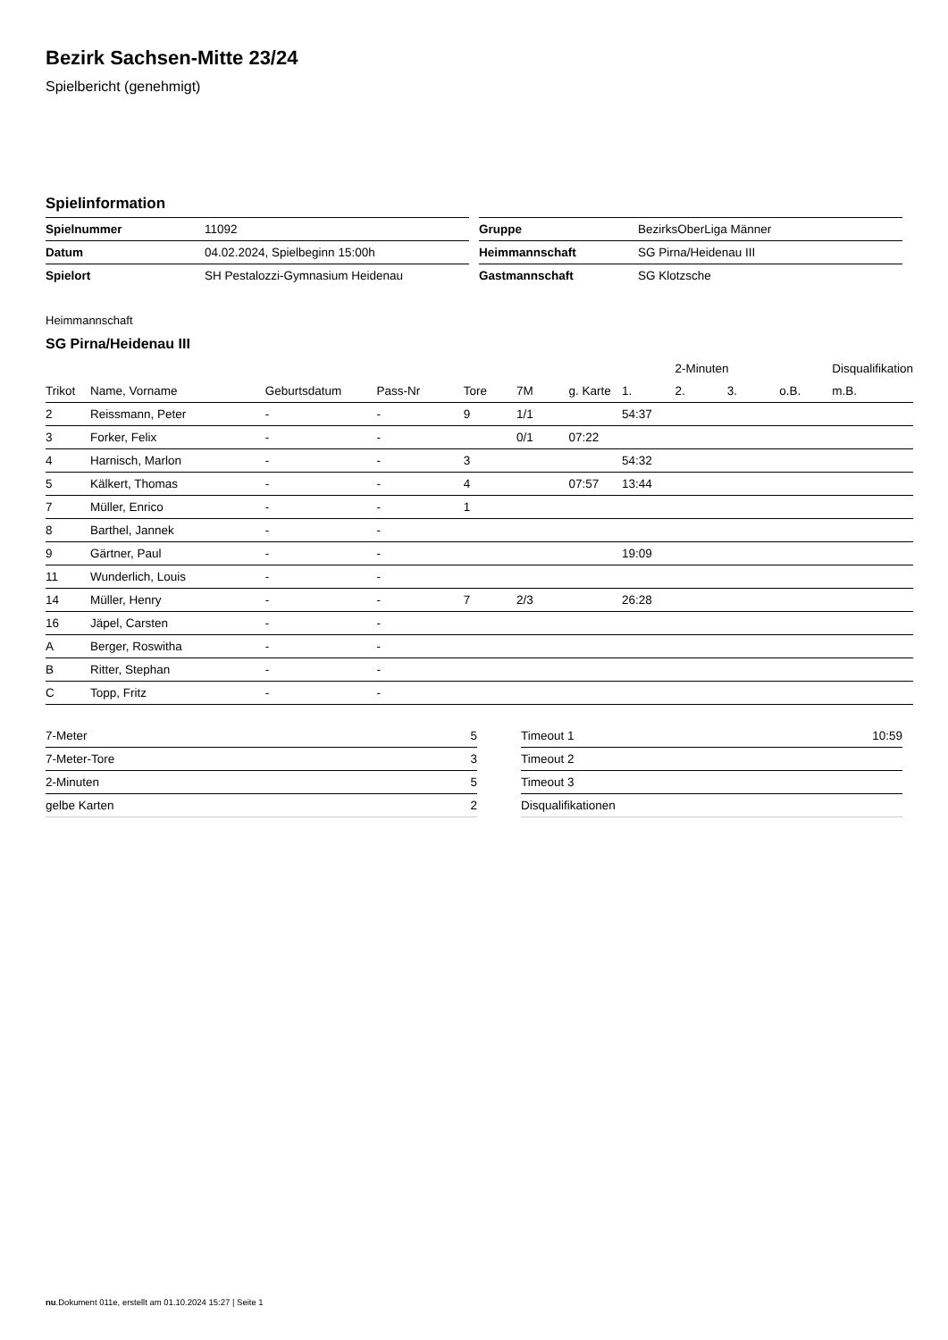Bezirk Sachsen-Mitte 23/24
Spielbericht (genehmigt)
Spielinformation
| Spielnummer | 11092 |
| Datum | 04.02.2024, Spielbeginn 15:00h |
| Spielort | SH Pestalozzi-Gymnasium Heidenau |
| Gruppe | BezirksOberLiga Männer |
| Heimmannschaft | SG Pirna/Heidenau III |
| Gastmannschaft | SG Klotzsche |
Heimmannschaft
SG Pirna/Heidenau III
| | | | | | | | | 2-Minuten | | | Disqualifikation |
| --- | --- | --- | --- | --- | --- | --- | --- | --- | --- | --- | --- |
| Trikot | Name, Vorname | Geburtsdatum | Pass-Nr | Tore | 7M | g. Karte | 1. | 2. | 3. | o.B. | m.B. |
| 2 | Reissmann, Peter | - | - | 9 | 1/1 | | 54:37 | | | | |
| 3 | Forker, Felix | - | - | | 0/1 | 07:22 | | | | | |
| 4 | Harnisch, Marlon | - | - | 3 | | | 54:32 | | | | |
| 5 | Kälkert, Thomas | - | - | 4 | | 07:57 | 13:44 | | | | |
| 7 | Müller, Enrico | - | - | 1 | | | | | | | |
| 8 | Barthel, Jannek | - | - | | | | | | | | |
| 9 | Gärtner, Paul | - | - | | | | 19:09 | | | | |
| 11 | Wunderlich, Louis | - | - | | | | | | | | |
| 14 | Müller, Henry | - | - | 7 | 2/3 | | 26:28 | | | | |
| 16 | Jäpel, Carsten | - | - | | | | | | | | |
| A | Berger, Roswitha | - | - | | | | | | | | |
| B | Ritter, Stephan | - | - | | | | | | | | |
| C | Topp, Fritz | - | - | | | | | | | | |
| 7-Meter | 5 |
| 7-Meter-Tore | 3 |
| 2-Minuten | 5 |
| gelbe Karten | 2 |
| Timeout 1 | 10:59 |
| Timeout 2 | |
| Timeout 3 | |
| Disqualifikationen | |
nu.Dokument 011e, erstellt am 01.10.2024 15:27 | Seite 1